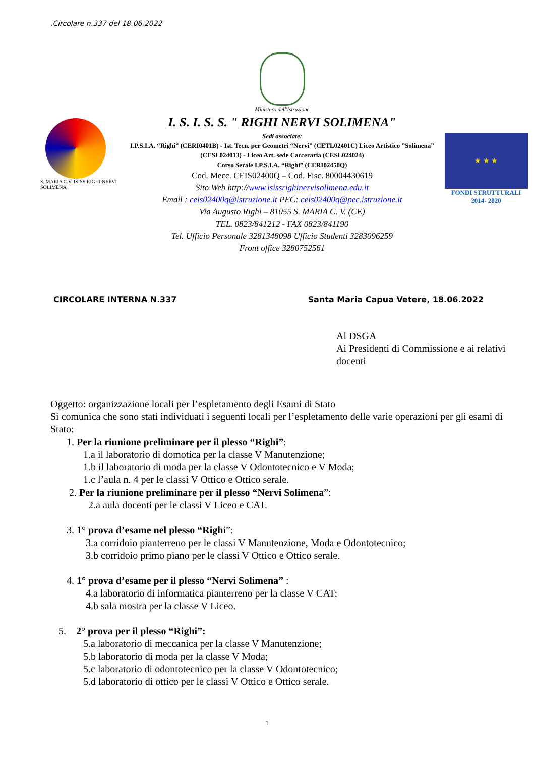.Circolare n.337 del 18.06.2022
S. MARIA C.V. ISISS RIGHI NERVI SOLIMENA
Ministero dell'Istruzione
I. S. I. S. S. " RIGHI NERVI SOLIMENA"
Sedi associate:
I.P.S.I.A. “Righi” (CERI0401B) - Ist. Tecn. per Geometri “Nervi” (CETL02401C) Liceo Artistico ”Solimena” (CESL024013) - Liceo Art. sede Carceraria (CESL024024)
Corso Serale I.P.S.I.A. “Righi” (CERI02450Q)
Cod. Mecc. CEIS02400Q – Cod. Fisc. 80004430619
Sito Web http://www.isissrighinervisolimena.edu.it
Email : ceis02400q@istruzione.it PEC: ceis02400q@pec.istruzione.it
Via Augusto Righi – 81055 S. MARIA C. V. (CE)
TEL. 0823/841212 - FAX 0823/841190
Tel. Ufficio Personale 3281348098 Ufficio Studenti 3283096259
Front office 3280752561
★ ★ ★
FONDI STRUTTURALI
2014- 2020
CIRCOLARE INTERNA N.337 Santa Maria Capua Vetere, 18.06.2022
Al DSGA
Ai Presidenti di Commissione e ai relativi docenti
Oggetto: organizzazione locali per l’espletamento degli Esami di Stato
Si comunica che sono stati individuati i seguenti locali per l’espletamento delle varie operazioni per gli esami di Stato:
1. Per la riunione preliminare per il plesso “Righi”:
1.a il laboratorio di domotica per la classe V Manutenzione;
1.b il laboratorio di moda per la classe V Odontotecnico e V Moda;
1.c l’aula n. 4 per le classi V Ottico e Ottico serale.
2. Per la riunione preliminare per il plesso “Nervi Solimena”:
2.a aula docenti per le classi V Liceo e CAT.
3. 1° prova d’esame nel plesso “Righi”:
3.a corridoio pianterreno per le classi V Manutenzione, Moda e Odontotecnico;
3.b corridoio primo piano per le classi V Ottico e Ottico serale.
4. 1° prova d’esame per il plesso “Nervi Solimena” :
4.a laboratorio di informatica pianterreno per la classe V CAT;
4.b sala mostra per la classe V Liceo.
5. 2° prova per il plesso “Righi”:
5.a laboratorio di meccanica per la classe V Manutenzione;
5.b laboratorio di moda per la classe V Moda;
5.c laboratorio di odontotecnico per la classe V Odontotecnico;
5.d laboratorio di ottico per le classi V Ottico e Ottico serale.
1